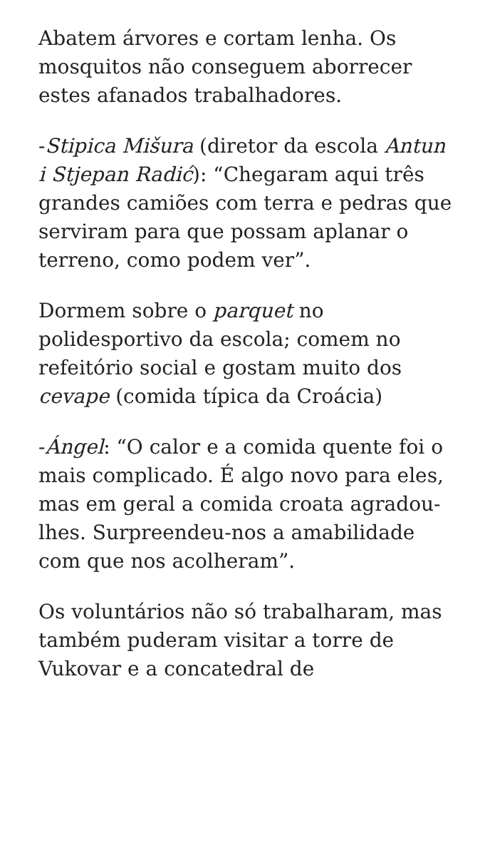Abatem árvores e cortam lenha. Os mosquitos não conseguem aborrecer estes afanados trabalhadores.
-Stipica Mišura (diretor da escola Antun i Stjepan Radić): “Chegaram aqui três grandes camiões com terra e pedras que serviram para que possam aplanar o terreno, como podem ver”.
Dormem sobre o parquet no polidesportivo da escola; comem no refeitório social e gostam muito dos cevape (comida típica da Croácia)
-Ángel: “O calor e a comida quente foi o mais complicado. É algo novo para eles, mas em geral a comida croata agradou-lhes. Surpreendeu-nos a amabilidade com que nos acolheram”.
Os voluntários não só trabalharam, mas também puderam visitar a torre de Vukovar e a concatedral de